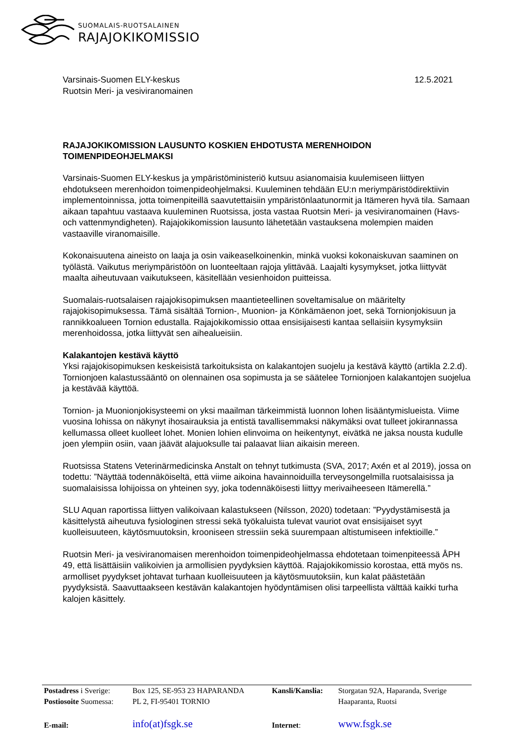SUOMALAIS-RUOTSALAINEN
RAJAJOKIKOMISSIO
Varsinais-Suomen ELY-keskus
Ruotsin Meri- ja vesiviranomainen
12.5.2021
RAJAJOKIKOMISSION LAUSUNTO KOSKIEN EHDOTUSTA MERENHOIDON TOIMENPIDEOHJELMAKSI
Varsinais-Suomen ELY-keskus ja ympäristöministeriö kutsuu asianomaisia kuulemiseen liittyen ehdotukseen merenhoidon toimenpideohjelmaksi. Kuuleminen tehdään EU:n meriympäristödirektiivin implementoinnissa, jotta toimenpiteillä saavutettaisiin ympäristönlaatunormit ja Itämeren hyvä tila. Samaan aikaan tapahtuu vastaava kuuleminen Ruotsissa, josta vastaa Ruotsin Meri- ja vesiviranomainen (Havs- och vattenmyndigheten). Rajajokikomission lausunto lähetetään vastauksena molempien maiden vastaaville viranomaisille.
Kokonaisuutena aineisto on laaja ja osin vaikeaselkoinenkin, minkä vuoksi kokonaiskuvan saaminen on työlästä. Vaikutus meriympäristöön on luonteeltaan rajoja ylittävää. Laajalti kysymykset, jotka liittyvät maalta aiheutuvaan vaikutukseen, käsitellään vesienhoidon puitteissa.
Suomalais-ruotsalaisen rajajokisopimuksen maantieteellinen soveltamisalue on määritelty rajajokisopimuksessa. Tämä sisältää Tornion-, Muonion- ja Könkämäenon joet, sekä Tornionjokisuun ja rannikkoalueen Tornion edustalla. Rajajokikomissio ottaa ensisijaisesti kantaa sellaisiin kysymyksiin merenhoidossa, jotka liittyvät sen aihealueisiin.
Kalakantojen kestävä käyttö
Yksi rajajokisopimuksen keskeisistä tarkoituksista on kalakantojen suojelu ja kestävä käyttö (artikla 2.2.d). Tornionjoen kalastussääntö on olennainen osa sopimusta ja se säätelee Tornionjoen kalakantojen suojelua ja kestävää käyttöä.
Tornion- ja Muonionjokisysteemi on yksi maailman tärkeimmistä luonnon lohen lisääntymislueista. Viime vuosina lohissa on näkynyt ihosairauksia ja entistä tavallisemmaksi näkymäksi ovat tulleet jokirannassa kellumassa olleet kuolleet lohet. Monien lohien elinvoima on heikentynyt, eivätkä ne jaksa nousta kudulle joen ylempiin osiin, vaan jäävät alajuoksulle tai palaavat liian aikaisin mereen.
Ruotsissa Statens Veterinärmedicinska Anstalt on tehnyt tutkimusta (SVA, 2017; Axén et al 2019), jossa on todettu: ”Näyttää todennäköiseltä, että viime aikoina havainnoiduilla terveysongelmilla ruotsalaisissa ja suomalaisissa lohijoissa on yhteinen syy, joka todennäköisesti liittyy merivaiheeseen Itämerellä.”
SLU Aquan raportissa liittyen valikoivaan kalastukseen (Nilsson, 2020) todetaan: ”Pyydystämisestä ja käsittelystä aiheutuva fysiologinen stressi sekä työkaluista tulevat vauriot ovat ensisijaiset syyt kuolleisuuteen, käytösmuutoksin, krooniseen stressiin sekä suurempaan altistumiseen infektioille.”
Ruotsin Meri- ja vesiviranomaisen merenhoidon toimenpideohjelmassa ehdotetaan toimenpiteessä ÅPH 49, että lisättäisiin valikoivien ja armollisien pyydyksien käyttöä. Rajajokikomissio korostaa, että myös ns. armolliset pyydykset johtavat turhaan kuolleisuuteen ja käytösmuutoksiin, kun kalat päästetään pyydyksistä. Saavuttaakseen kestävän kalakantojen hyödyntämisen olisi tarpeellista välttää kaikki turha kalojen käsittely.
| Postadress i Sverige: | Box 125, SE-953 23 HAPARANDA | Kansli/Kanslia: | Storgatan 92A, Haparanda, Sverige |
| Postiosoite Suomessa: | PL 2, FI-95401 TORNIO | | Haaparanta, Ruotsi |
| E-mail: | info(at)fsgk.se | Internet : | www.fsgk.se |